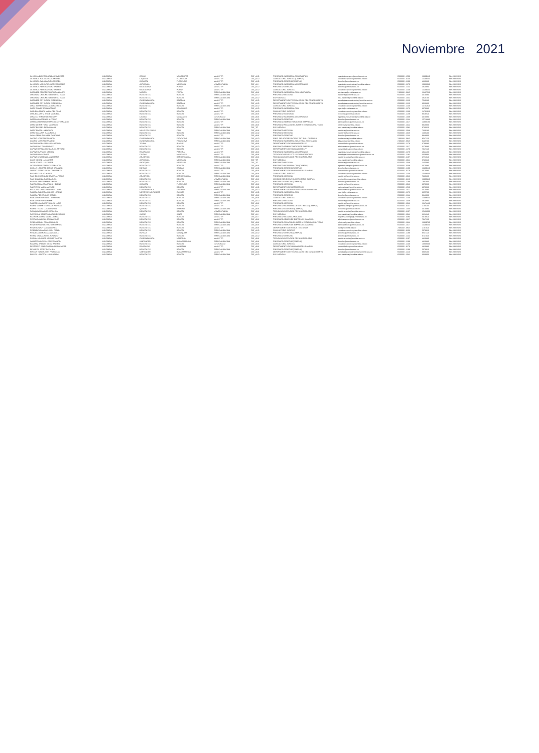Noviembre 2021
| OLIVELLA ZULETA CARLOS HUMBERTO | COLOMBIA | CESAR | VALLEDUPAR | MAGISTER | CAT_ASO | PREGRADO INGENIERIA CIVIL(CAMPUS) | ingenieria.campus@unmilitar.edu.co | 6500000 - 1509 | 11269440 | Nov.29th/2020 |
| OLIVEROS AVILA CARLOS ANDRES | COLOMBIA | CAQUETA | FLORENCIA | MAGISTER | CAT_ASO | CONSULTORIO JURIDICO(CAMPUS) | consultorio.juridico@unmilitar.edu.co | 6500000 - 3206 | 11269440 | Nov.29th/2020 |
| OLIVEROS AVILA CARLOS ANDRES | COLOMBIA | CAQUETA | FLORENCIA | MAGISTER | CAT_ASO | PREGRADO DERECHO(CAMPUS) | derecho@unmilitar.edu.co | 6500000 - 1199 | 4826880 | Nov.29th/2020 |
| OLIVEROS YANCUPIE JORGE ARMANDO | COLOMBIA | ANTIOQUIA | MEDELLIN | UNIVERSITARIO | CAT_ASI | PREGRADO INGENIERIA MECATRONICA | ingenieria.mecatronica@unmilitar.edu.co | 6500000 - 1279 | 10966080 | Nov.29th/2020 |
| OLIVEROS PEREZ ALVARO ANDRES | COLOMBIA | MAGDALENA | PLATO | MAGISTER | CAT_ASO | PREGRADO DERECHO | derecho@unmilitar.edu.co | 6500000 - 1244 | 4826880 | Nov.29th/2020 |
| OLIVEROS PEREZ ALVARO ANDRES | COLOMBIA | MAGDALENA | PLATO | MAGISTER | CAT_ASO | CONSULTORIO JURIDICO | consultorio.juridico@unmilitar.edu.co | 6500000 - 1239 | 11269440 | Nov.29th/2020 |
| ORDOÑEZ ORDOÑEZ CHRISTIAN LARRY | COLOMBIA | NARIÑO | PASTO | ESPECIALIZACION | CAT_AUX | PREGRADO INGENIERIA CIVIL A DISTANCIA | icdistancia@unmilitar.edu.co | 7480333 - 6845 | 12467520 | Nov.29th/2020 |
| ORDOÑEZ ORDOÑEZ LEONARDO ELIAS | COLOMBIA | BOGOTA D.C. | BOGOTA | ESPECIALIZACION | CAT_ASO | PREGRADO MEDICINA | medicina@unmilitar.edu.co | 6500000 - 2048 | 3076680 | Nov.29th/2020 |
| ORDOÑEZ ORDOÑEZ LEONARDO ELIAS | COLOMBIA | BOGOTA D.C. | BOGOTA | ESPECIALIZACION | CAT_ASO | ESP. MEDICAS | post.medicina@unmilitar.edu.co | 6500000 - 2042 | 4826760 | Nov.29th/2020 |
| ORDOÑEZ REY ALCIRA ESPERANZA | COLOMBIA | CUNDINAMARCA | BELTRAN | MAGISTER | CAT_ASO | DEPARTAMENTO DE TECNOLOGIAS DEL CONOCIMIENTO | tecnologias.conocimiento@unmilitar.edu.co | 6500000 - 1220 | 7549280 | Nov.29th/2020 |
| ORDOÑEZ REY ALCIRA ESPERANZA | COLOMBIA | CUNDINAMARCA | BELTRAN | MAGISTER | CAT_ASO | DEPARTAMENTO DE TECNOLOGIAS DEL CONOCIMIENTO | tecnologias.conocimiento@unmilitar.edu.co | 6500000 - 1220 | 3026860 | Nov.29th/2020 |
| OROZ BARRETO CLAUDIA PATRICIA | COLOMBIA | BOGOTA D.C. | BOGOTA | ESPECIALIZACION | CAT_ASO | CONSULTORIO JURIDICO | consultorio.juridico@unmilitar.edu.co | 6500000 - 1239 | 14702920 | Nov.29th/2020 |
| OROZ GOMEZ JOHN OCTAVIO | COLOMBIA | BOYACA | SOGAMOSO | MAGISTER | CAT_ASO | PREGRADO INGENIERIA CIVIL | ingcivil@unmilitar.edu.co | 6500000 - 1276 | 3076680 | Nov.29th/2020 |
| ORJUELA BORDA MARIA DEL PILAR | COLOMBIA | BOGOTA D.C. | BOGOTA | MAGISTER | CAT_ASO | CONSULTORIO JURIDICO | consultorio.juridico@unmilitar.edu.co | 6500000 - 1239 | 14702920 | Nov.29th/2020 |
| ORJUELA ORTIZ ANGIE MARCELA | COLOMBIA | BOGOTA D.C. | BOGOTA | MAGISTER | CAT_AUX | PREGRADO ECONOMIA | economia@unmilitar.edu.co | 6500000 - 1159 | 8619520 | Nov.29th/2020 |
| OROZCO HERNANDEZ BEVANY | COLOMBIA | CALDAS | MANIZALES | DOCTORADO | CAT_AUX | PREGRADO INGENIERIA MECATRONICA | ingenieria.mecatronica@unmilitar.edu.co | 6500000 - 1009 | 3076680 | Nov.29th/2020 |
| ORTEGA CARDENAS ALFONSO | COLOMBIA | BOGOTA D.C. | BOGOTA | ESPECIALIZACION | CAT_ASO | PREGRADO DERECHO | derecho@unmilitar.edu.co | 6500000 - 1244 | 15718880 | Nov.29th/2020 |
| ORTEGA HURTADO FRANCISCO FERNANDO | COLOMBIA | BOGOTA D.C. | BOGOTA | MAGISTER | CAT_ASO | PREGRADO ADMINISTRACION DE EMPRESAS | administracion@unmilitar.edu.co | 6500000 - 1317 | 13996180 | Nov.29th/2020 |
| ORTIZ CEREN HUGO MAURICIO | COLOMBIA | BOGOTA D.C. | BOGOTA | MAGISTER | CAT_AUX | PREGRADO RELACIONES INTER Y ESTUDIOS POLITICOS | relinternal@unmilitar.edu.co | 6500000 - 1344 | 9848960 | Nov.29th/2020 |
| ORTIZ ESPINEL DIEGO OMAR | COLOMBIA | BOGOTA D.C. | BOGOTA | ESPECIALIZACION | CAT_TIT | ESP. MEDICAS | post.medicina@unmilitar.edu.co | 6500000 - 2082 | 6736320 | Nov.29th/2020 |
| ORTIZ PORTILLA MARISOL | COLOMBIA | VALLE DEL CAUCA | CALI | ESPECIALIZACION | CAT_AUX | PREGRADO MEDICINA | medicina@unmilitar.edu.co | 6500000 - 2048 | 7339280 | Nov.29th/2020 |
| ORTIZ SALAZAR JULIA PAULA | COLOMBIA | BOGOTA D.C. | BOGOTA | ESPECIALIZACION | CAT_ASO | PREGRADO MEDICINA | medicina@unmilitar.edu.co | 6500000 - 2048 | 1306200 | Nov.29th/2020 |
| OSMA PERALTA SARAH CAROLINA | COLOMBIA | BOGOTA D.C. | BOGOTA | MAGISTER | CAT_AUX | PREGRADO DERECHO | derecho@unmilitar.edu.co | 6500000 - 1244 | 9848960 | Nov.29th/2020 |
| OSORIO LOPEZ BERNARDO | COLOMBIA | CUNDINAMARCA | FACATATIVA | ESPECIALIZACION | CAT_ASO | PREG. RELACIONES INTER Y EST. POL. DISTANCIA | riepdistancia@unmilitar.edu.co | 7480333 - 6845 | 9547120 | Nov.29th/2020 |
| OSORIO LOPEZ BERNARDO | COLOMBIA | CUNDINAMARCA | FACATATIVA | ESPECIALIZACION | CAT_AUX | PREGRADO INGENIERIA INDUSTRIAL A DISTANCIA | iidistancia@unmilitar.edu.co | 7480333 - 6845 | 6235760 | Nov.29th/2020 |
| OSPINA BARRAGAN LUIS ANTONIO | COLOMBIA | TOLIMA | IBAGUE | MAGISTER | CAT_AUX | DEPARTAMENTO DE HUMANIDADES *** | humanidades@unmilitar.edu.co | 6500000 - 1179 | 3769680 | Nov.29th/2020 |
| OSPINA DIAZ OLGA NANCY | COLOMBIA | BOGOTA D.C. | BOGOTA | MAGISTER | CAT_ASO | PREGRADO ADMINISTRACION DE EMPRESAS | administracion@unmilitar.edu.co | 6500000 - 1317 | 3279680 | Nov.29th/2020 |
| OSPINA HERNANDEZ CARLOS ARTURO | COLOMBIA | BOGOTA D.C. | BOGOTA | MAGISTER | CAT_AUX | DEPARTAMENTO DE HUMANIDADES *** | humanidades@unmilitar.edu.co | 6500000 - 1179 | 7647120 | Nov.29th/2020 |
| OSPINA HURTADO STEVEN | COLOMBIA | RISARALDA | PEREIRA | MAGISTER | CAT_AUX | PREGRADO INGENIERIA MECATRONICA | ingenieria.mecatronica@unmilitar.edu.co | 6500000 - 1279 | 2924480 | Nov.29th/2020 |
| OSPINA NAVIA JAVIER | COLOMBIA | CALDAS | MANIZALES | MAGISTER | CAT_AUX | TECNOLOGIA EN ELECT Y COMUNICACIONES | tecnologia.comunicaciones@unmilitar.edu.co | 6500000 - 1282 | 3059990 | Nov.29th/2020 |
| OSPINA STAADEN LILIANA MARIA | COLOMBIA | ATLANTICO | BARRANQUILLA | ESPECIALIZACION | CAT_AUX | TECNOLOGIA ATENCION PRE HOSPITALARIA | medicina.social@unmilitar.edu.co | 6500000 - 2197 | 3771840 | Nov.29th/2020 |
| OSSA GOMEZ LUIS JAVIER | COLOMBIA | ANTIOQUIA | MEDELLIN | ESPECIALIZACION | CAT_TIT | ESP. MEDICAS | post.medicina@unmilitar.edu.co | 6500000 - 2042 | 6736320 | Nov.29th/2020 |
| OSSA GOMEZ LUIS JAVIER | COLOMBIA | ANTIOQUIA | MEDELLIN | ESPECIALIZACION | CAT_TIT | PREGRADO MEDICINA | medicina@unmilitar.edu.co | 6500000 - 2048 | 2455680 | Nov.29th/2020 |
| OTERO TELLEZ DIEGO FERNANDO | COLOMBIA | BOGOTA D.C. | BOGOTA | MAGISTER | CAT_AUX | PREGRADO INGENIERIA CIVIL(CAMPUS) | ingenieria.campus@unmilitar.edu.co | 6500000 - 3009 | 3076680 | Nov.29th/2020 |
| OVALLE LINDARTE JORGE ORLANDO | COLOMBIA | BOYACA | CALDAS | ESPECIALIZACION | CAT_ASO | PREGRADO DERECHO(CAMPUS) | derecho@unmilitar.edu.co | 6500000 - 1199 | 11269440 | Nov.29th/2020 |
| OVIEDO ESTRIO SILVIA CONSTANZA | COLOMBIA | BOGOTA D.C. | BOGOTA | MAGISTER | CAT_AUX | DEPARTAMENTO DE HUMANIDADES CAMPUS | humanidades@unmilitar.edu.co | 6500000 - 3179 | 3076680 | Nov.29th/2020 |
| PACHECO SALVO YUBER | COLOMBIA | BOGOTA D.C. | BOGOTA | ESPECIALIZACION | CAT_AUX | CONSULTORIO JURIDICO | consultorio.juridico@unmilitar.edu.co | 6500000 - 1239 | 15468000 | Nov.29th/2020 |
| PACHECO MARQUEZ JAVIER ALFONSO | COLOMBIA | ATLANTICO | BARRANQUILLA | ESPECIALIZACION | CAT_AUX | PREGRADO MEDICINA | medicina@unmilitar.edu.co | 6500000 - 2048 | 7339280 | Nov.29th/2020 |
| PACHON ARIZA JUAN CARLOS | COLOMBIA | BOGOTA D.C. | BOGOTA | UNIVERSITARIO | CAT_AUX | SECCION BIENESTAR UNIVERSITARIO CAMPUS | seccion.bienestar@unmilitar.edu.co | 6500000 - 3210 | 11300240 | Nov.29th/2020 |
| PADILLA PEREZ MARIA XIMENA | COLOMBIA | BOGOTA D.C. | BOGOTA | ESPECIALIZACION | CAT_ASI | PREGRADO DERECHO(CAMPUS) | derecho@unmilitar.edu.co | 6500000 - 1199 | 7862960 | Nov.29th/2020 |
| PAEZ GONZALEZ ADRIANA HELENA | COLOMBIA | CAQUETA | FLORENCIA | ESPECIALIZACION | CAT_AUX | PREGRADO MEDICINA | medicina@unmilitar.edu.co | 6500000 - 2048 | 3076680 | Nov.29th/2020 |
| PAEZ VEGA MARIA MATILDE | COLOMBIA | BOGOTA D.C. | BOGOTA | MAGISTER | CAT_ASO | DEPARTAMENTO DE MATEMATICAS | matematicas@unmilitar.edu.co | 6500000 - 1520 | 3076680 | Nov.29th/2020 |
| PALACIOS CASAS LEONARDO JUNIO | COLOMBIA | CUNDINAMARCA | GACHETA | ESPECIALIZACION | CAT_ASO | DEPARTAMENTO ADMINISTRACION DE EMPRESAS | administracion@unmilitar.edu.co | 6500000 - 1317 | 3076680 | Nov.29th/2020 |
| PARADA CABRERA MONICA LORENA | COLOMBIA | NORTE DE SANTANDER | CUCUTA | MAGISTER | CAT_ASO | PREGRADO INGENIERIA CIVIL | ingcivil@unmilitar.edu.co | 6500000 - 1276 | 8655760 | Nov.29th/2020 |
| PARADA PEREZ JOSE RAFAEL | COLOMBIA | BOGOTA D.C. | BOGOTA | ESPECIALIZACION | CAT_AUX | PREGRADO DERECHO | derecho@unmilitar.edu.co | 6500000 - 1244 | 9848960 | Nov.29th/2020 |
| PARDO PUERTA DIEGO ARMANDO | COLOMBIA | BOGOTA D.C. | BOGOTA | ESPECIALIZACION | CAT_AUX | CONSULTORIO JURIDICO | consultorio.juridico@unmilitar.edu.co | 6500000 - 1239 | 11398000 | Nov.29th/2020 |
| PARDO PUERTA GERMAN | COLOMBIA | BOGOTA D.C. | BOGOTA | ESPECIALIZACION | CAT_ASO | PREGRADO MEDICINA | medicina@unmilitar.edu.co | 6500000 - 2048 | 4826880 | Nov.29th/2020 |
| PAREDES SARMIENTO OLGA LUCIA | COLOMBIA | BOGOTA D.C. | BOGOTA | MAGISTER | CAT_AUX | PREGRADO MEDICINA | medicina@unmilitar.edu.co | 6500000 - 2048 | 12474480 | Nov.29th/2020 |
| PARRA MORANTES PAOLA PATRICIA | COLOMBIA | BOGOTA D.C. | BOGOTA | MAGISTER | CAT_ASI | PREGRADO INGENIERIA DE MULTIMEDIA (CAMPUS) | ingenieria.campus@unmilitar.edu.co | 6500000 - 3247 | 2760200 | Nov.29th/2020 |
| PARRA TELLEZ LUIS ALFONSO | COLOMBIA | QUINDIO | ARMENIA | ESPECIALIZACION | CAT_AUX | PREGRADO ECONOMIA (CAMPUS) | economia@unmilitar.edu.co | 6500000 - 1000 | 3076680 | Nov.29th/2020 |
| PATAQUIVA ZAMORA CAROLINA | COLOMBIA | BOGOTA D.C. | BOGOTA | UNIVERSITARIO | CAT_AUX | TECNOLOGIA ATENCION PRE HOSPITALARIA | medicina.social@unmilitar.edu.co | 6500000 - 2197 | 15468000 | Nov.29th/2020 |
| PATERNINA ROMERO OSCAR DE JESUS | COLOMBIA | SUCRE | SINCE | ESPECIALIZACION | CAT_ASI | ESP. MEDICAS | post.medicina@unmilitar.edu.co | 6500000 - 2042 | 2214240 | Nov.29th/2020 |
| PATIÑO RAMIREZ MARIA CAMILA | COLOMBIA | BOGOTA D.C. | BOGOTA | MAGISTER | CAT_ASI | PREGRADO BIOLOGIA APLICADA | programa.biologia@unmilitar.edu.co | 6500000 - 3083 | 5079920 | Nov.29th/2020 |
| PEDRAZA VARGAS JOHN ALVARO | COLOMBIA | BOGOTA D.C. | BOGOTA | MAGISTER | CAT_AUX | PREGRADO ADMON DE EMPRESAS (CAMPUS) | administracion@unmilitar.edu.co | 6500000 - 1317 | 7647120 | Nov.29th/2020 |
| PEÑA ARAGON CESAR NICOLAS | COLOMBIA | BOGOTA D.C. | BOGOTA | ESPECIALIZACION | CAT_AUX | PREGRADO RELACIONES INTER Y ESTUDIOS POLITICOS | relinternal@unmilitar.edu.co | 6500000 - 1344 | 11319720 | Nov.29th/2020 |
| PEÑA HERNANDEZ VICTOR MANUEL | COLOMBIA | BOGOTA D.C. | BOGOTA | ESPECIALIZACION | CAT_AUX | PREGRADO ADMON DE EMPRESAS (CAMPUS) | administracion@unmilitar.edu.co | 6500000 - 1317 | 11269440 | Nov.29th/2020 |
| PEÑA MONROY JUAN ANDRES | COLOMBIA | BOGOTA D.C. | BOGOTA | MAGISTER | CAT_AUX | DEPARTAMENTO DE FISICA - DISTANCIA | fisica@unmilitar.edu.co | 7480333 - 6845 | 2767620 | Nov.29th/2020 |
| PEÑALOZA CAMPOS JUAN PABLO | COLOMBIA | BOGOTA D.C. | BOGOTA | ESPECIALIZACION | CAT_ASO | CONSULTORIO JURIDICO | consultorio.juridico@unmilitar.edu.co | 6500000 - 3206 | 5079920 | Nov.29th/2020 |
| PEÑUELA ZAMORA JUAN CAMILO | COLOMBIA | BOYACA | MONIQUIRA | ESPECIALIZACION | CAT_ASO | PREGRADO DERECHO(CAMPUS) | derecho@unmilitar.edu.co | 6500000 - 1199 | 9547120 | Nov.29th/2020 |
| PEREZ SALAZAR LUIS ALFONSO | COLOMBIA | BOGOTA D.C. | BOGOTA | ESPECIALIZACION | CAT_ASO | PREGRADO DERECHO | derecho@unmilitar.edu.co | 6500000 - 1244 | 6747040 | Nov.29th/2020 |
| PINZON SANCHEZ SANDRA YANETH | COLOMBIA | CUNDINAMARCA | NEMOCON | MAGISTER | CAT_AUX | TECNOLOGIA ATENCION PRE HOSPITALARIA | medicina.social@unmilitar.edu.co | 6500000 - 2197 | 4826880 | Nov.29th/2020 |
| QUINTERO GONZALEZ FERNANDO | COLOMBIA | SANTANDER | BUCARAMANGA | ESPECIALIZACION | CAT_AUX | PREGRADO DERECHO(CAMPUS) | derecho@unmilitar.edu.co | 6500000 - 1199 | 4826880 | Nov.29th/2020 |
| RAMIREZ ARENAS DIEGO ANDRES | COLOMBIA | BOGOTA D.C. | BOGOTA | DOCTORADO | CAT_AUX | CONSULTORIO JURIDICO | consultorio.juridico@unmilitar.edu.co | 6500000 - 1239 | 10868000 | Nov.29th/2020 |
| RESTREPO GIRALDO FRANCISCO JAVIER | COLOMBIA | RISARALDA | MARSELLA | MAGISTER | CAT_AUX | DEPARTAMENTO DE HUMANIDADES CAMPUS | humanidades@unmilitar.edu.co | 6500000 - 3179 | 4826880 | Nov.29th/2020 |
| REY LEON JERRY CATALINA | COLOMBIA | BOGOTA D.C. | BOGOTA | ESPECIALIZACION | CAT_AUX | PREGRADO DERECHO(CAMPUS) | derecho@unmilitar.edu.co | 6500000 - 1199 | 5079920 | Nov.29th/2020 |
| RINCON NUÑEZ JUAN FRANCISCO | COLOMBIA | SANTANDER | BUCARAMANGA | MAGISTER | CAT_AUX | DEPARTAMENTO DE TECNOLOGIAS DEL CONOCIMIENTO | tecnologias.conocimiento@unmilitar.edu.co | 6500000 - 1220 | 6805400 | Nov.29th/2020 |
| RINCON LA ROTTA LUIS CARLOS | COLOMBIA | BOGOTA D.C. | BOGOTA | ESPECIALIZACION | CAT_ASO | ESP. MEDICAS | post.medicina@unmilitar.edu.co | 6500000 - 2042 | 3039900 | Nov.29th/2020 |